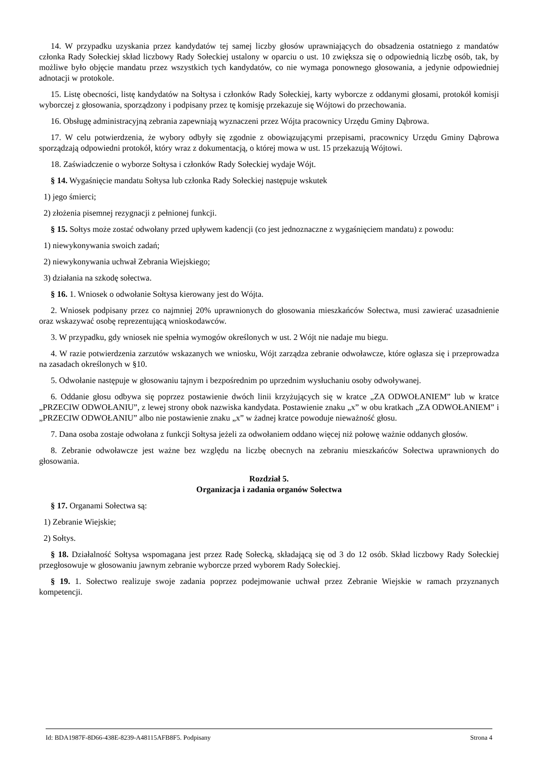14. W przypadku uzyskania przez kandydatów tej samej liczby głosów uprawniających do obsadzenia ostatniego z mandatów członka Rady Sołeckiej skład liczbowy Rady Sołeckiej ustalony w oparciu o ust. 10 zwiększa się o odpowiednią liczbę osób, tak, by możliwe było objęcie mandatu przez wszystkich tych kandydatów, co nie wymaga ponownego głosowania, a jedynie odpowiedniej adnotacji w protokole.
15. Listę obecności, listę kandydatów na Sołtysa i członków Rady Sołeckiej, karty wyborcze z oddanymi głosami, protokół komisji wyborczej z głosowania, sporządzony i podpisany przez tę komisję przekazuje się Wójtowi do przechowania.
16. Obsługę administracyjną zebrania zapewniają wyznaczeni przez Wójta pracownicy Urzędu Gminy Dąbrowa.
17. W celu potwierdzenia, że wybory odbyły się zgodnie z obowiązującymi przepisami, pracownicy Urzędu Gminy Dąbrowa sporządzają odpowiedni protokół, który wraz z dokumentacją, o której mowa w ust. 15 przekazują Wójtowi.
18. Zaświadczenie o wyborze Sołtysa i członków Rady Sołeckiej wydaje Wójt.
§ 14. Wygaśnięcie mandatu Sołtysa lub członka Rady Sołeckiej następuje wskutek
1) jego śmierci;
2) złożenia pisemnej rezygnacji z pełnionej funkcji.
§ 15. Sołtys może zostać odwołany przed upływem kadencji (co jest jednoznaczne z wygaśnięciem mandatu) z powodu:
1) niewykonywania swoich zadań;
2) niewykonywania uchwał Zebrania Wiejskiego;
3) działania na szkodę sołectwa.
§ 16. 1. Wniosek o odwołanie Sołtysa kierowany jest do Wójta.
2. Wniosek podpisany przez co najmniej 20% uprawnionych do głosowania mieszkańców Sołectwa, musi zawierać uzasadnienie oraz wskazywać osobę reprezentującą wnioskodawców.
3. W przypadku, gdy wniosek nie spełnia wymogów określonych w ust. 2 Wójt nie nadaje mu biegu.
4. W razie potwierdzenia zarzutów wskazanych we wniosku, Wójt zarządza zebranie odwoławcze, które ogłasza się i przeprowadza na zasadach określonych w §10.
5. Odwołanie następuje w głosowaniu tajnym i bezpośrednim po uprzednim wysłuchaniu osoby odwoływanej.
6. Oddanie głosu odbywa się poprzez postawienie dwóch linii krzyżujących się w kratce „ZA ODWOŁANIEM” lub w kratce „PRZECIW ODWOŁANIU”, z lewej strony obok nazwiska kandydata. Postawienie znaku „x” w obu kratkach „ZA ODWOŁANIEM” i „PRZECIW ODWOŁANIU” albo nie postawienie znaku „x” w żadnej kratce powoduje nieważność głosu.
7. Dana osoba zostaje odwołana z funkcji Sołtysa jeżeli za odwołaniem oddano więcej niż połowę ważnie oddanych głosów.
8. Zebranie odwoławcze jest ważne bez względu na liczbę obecnych na zebraniu mieszkańców Sołectwa uprawnionych do głosowania.
Rozdział 5.
Organizacja i zadania organów Sołectwa
§ 17. Organami Sołectwa są:
1) Zebranie Wiejskie;
2) Sołtys.
§ 18. Działalność Sołtysa wspomagana jest przez Radę Sołecką, składającą się od 3 do 12 osób. Skład liczbowy Rady Sołeckiej przegłosowuje w głosowaniu jawnym zebranie wyborcze przed wyborem Rady Sołeckiej.
§ 19. 1. Sołectwo realizuje swoje zadania poprzez podejmowanie uchwał przez Zebranie Wiejskie w ramach przyznanych kompetencji.
Id: BDA1987F-8D66-438E-8239-A48115AFB8F5. Podpisany Strona 4